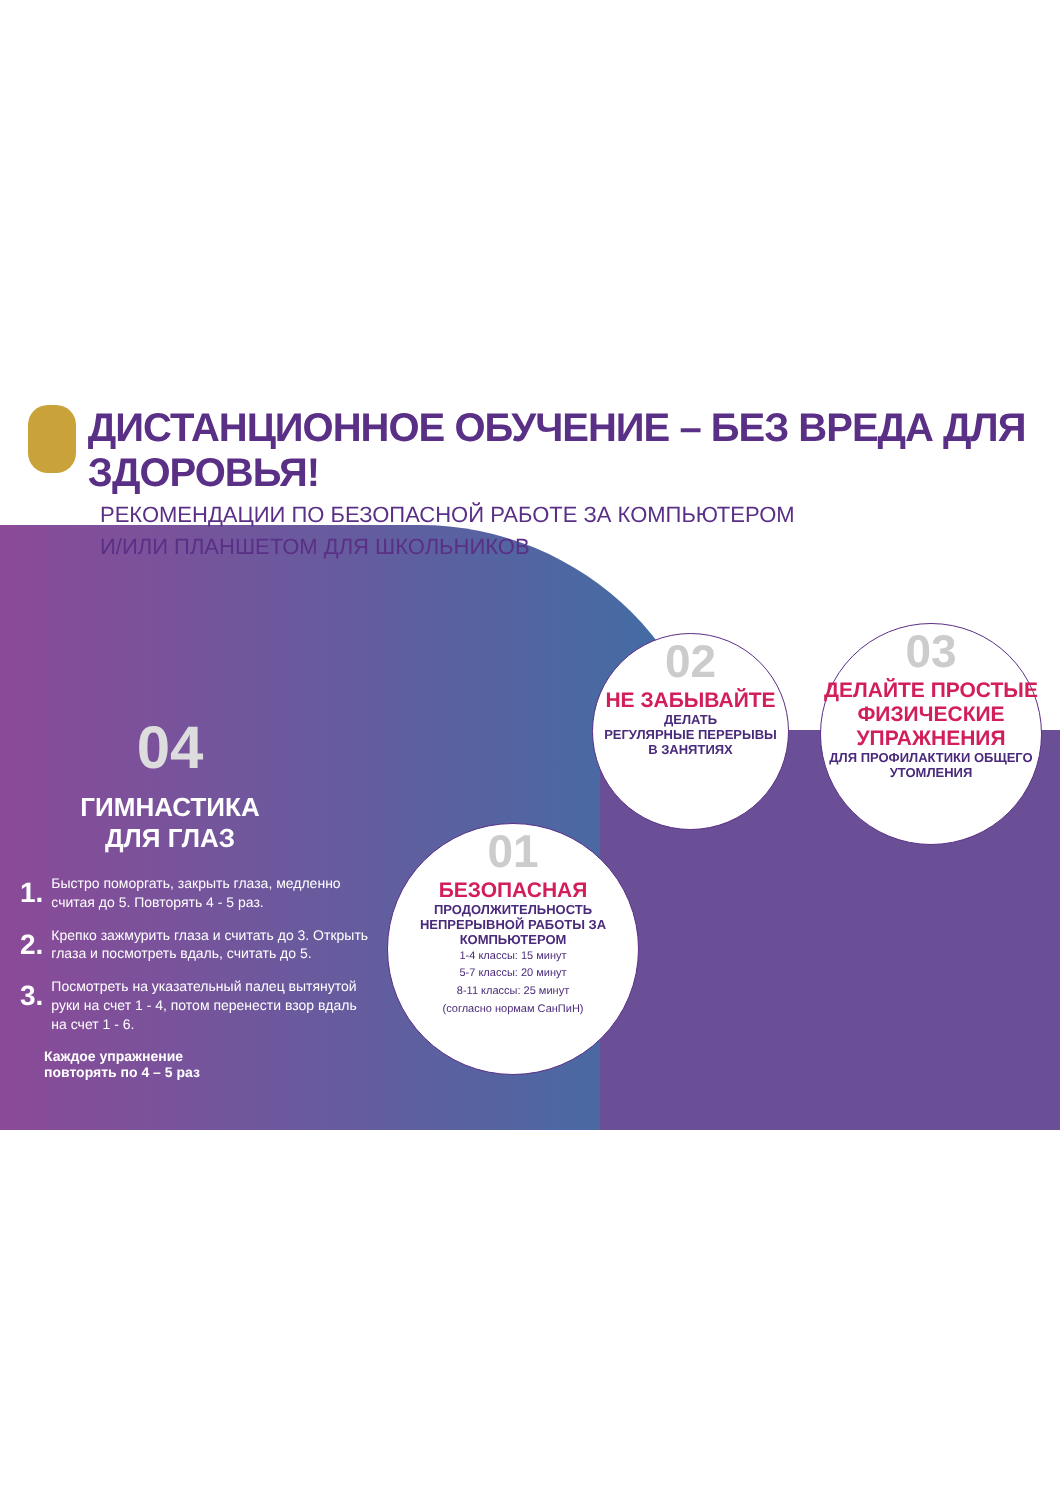ДИСТАНЦИОННОЕ ОБУЧЕНИЕ – БЕЗ ВРЕДА ДЛЯ ЗДОРОВЬЯ!
РЕКОМЕНДАЦИИ ПО БЕЗОПАСНОЙ РАБОТЕ ЗА КОМПЬЮТЕРОМ
И/ИЛИ ПЛАНШЕТОМ ДЛЯ ШКОЛЬНИКОВ
04
ГИМНАСТИКА
ДЛЯ ГЛАЗ
1. Быстро поморгать, закрыть глаза, медленно считая до 5. Повторять 4 - 5 раз.
2. Крепко зажмурить глаза и считать до 3. Открыть глаза и посмотреть вдаль, считать до 5.
3. Посмотреть на указательный палец вытянутой руки на счет 1 - 4, потом перенести взор вдаль на счет 1 - 6.
Каждое упражнение
повторять по 4 – 5 раз
02
НЕ ЗАБЫВАЙТЕ
ДЕЛАТЬ
РЕГУЛЯРНЫЕ ПЕРЕРЫВЫ
В ЗАНЯТИЯХ
03
ДЕЛАЙТЕ ПРОСТЫЕ ФИЗИЧЕСКИЕ УПРАЖНЕНИЯ
ДЛЯ ПРОФИЛАКТИКИ ОБЩЕГО УТОМЛЕНИЯ
01
БЕЗОПАСНАЯ
ПРОДОЛЖИТЕЛЬНОСТЬ
НЕПРЕРЫВНОЙ РАБОТЫ ЗА КОМПЬЮТЕРОМ
1-4 классы: 15 минут
5-7 классы: 20 минут
8-11 классы: 25 минут
(согласно нормам СанПиН)